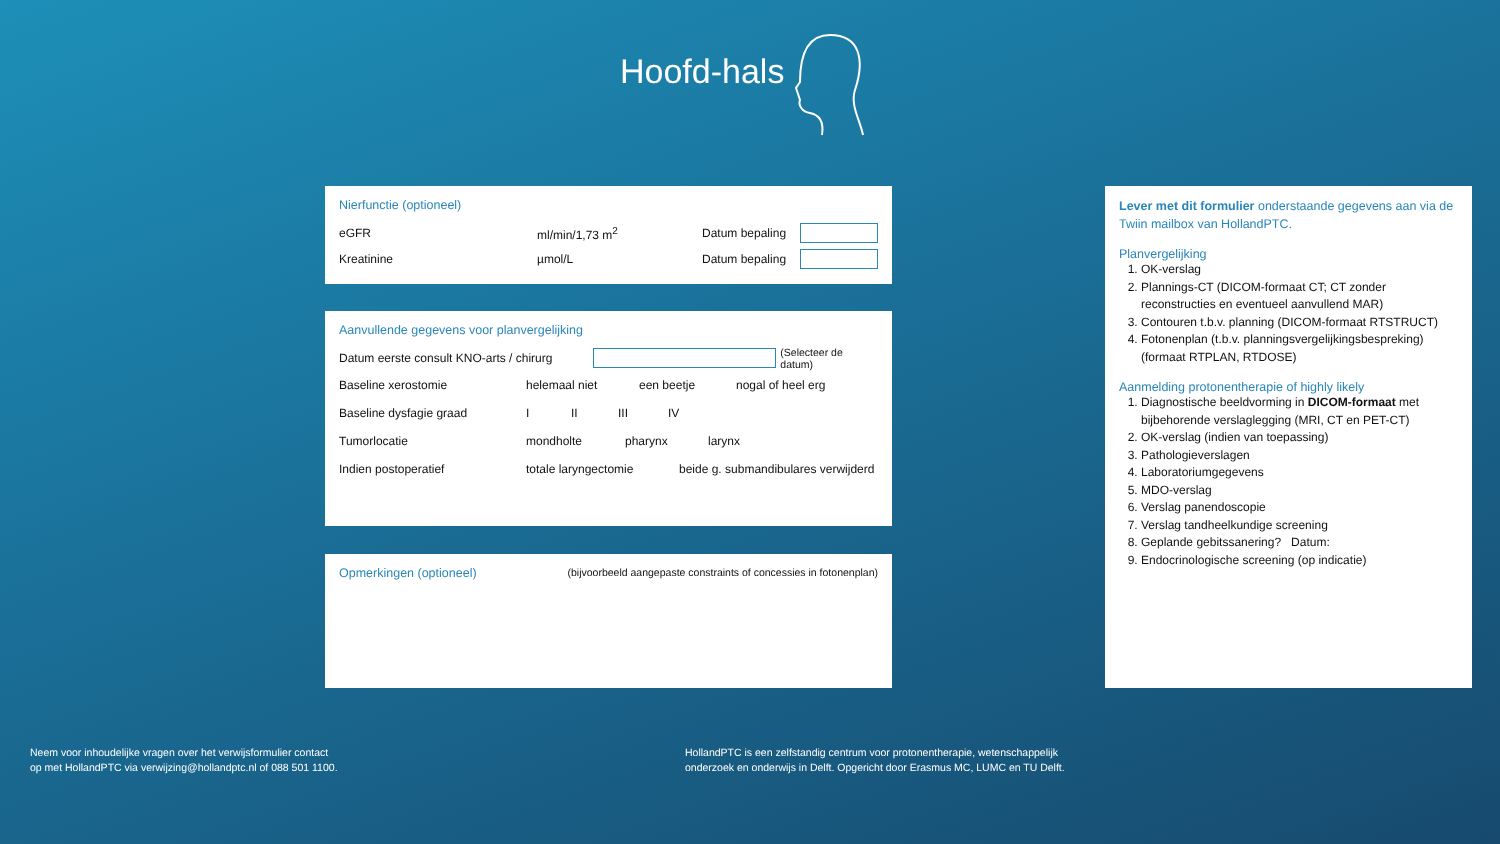Hoofd-hals
Nierfunctie (optioneel)
eGFR ml/min/1,73 m<sup>2</sup> Datum bepaling
Kreatinine µmol/L Datum bepaling
Aanvullende gegevens voor planvergelijking
Datum eerste consult KNO-arts / chirurg (Selecteer de datum)
Baseline xerostomie helemaal niet een beetje nogal of heel erg
Baseline dysfagie graad I II III IV
Tumorlocatie mondholte pharynx larynx
Indien postoperatief totale laryngectomie beide g. submandibulares verwijderd
Opmerkingen (optioneel) (bijvoorbeeld aangepaste constraints of concessies in fotonenplan)
Lever met dit formulier onderstaande gegevens aan via de Twiin mailbox van HollandPTC.
Planvergelijking
1. OK-verslag
2. Plannings-CT (DICOM-formaat CT; CT zonder reconstructies en eventueel aanvullend MAR)
3. Contouren t.b.v. planning (DICOM-formaat RTSTRUCT)
4. Fotonenplan (t.b.v. planningsvergelijkingsbespreking) (formaat RTPLAN, RTDOSE)
Aanmelding protonentherapie of highly likely
1. Diagnostische beeldvorming in DICOM-formaat met bijbehorende verslaglegging (MRI, CT en PET-CT)
2. OK-verslag (indien van toepassing)
3. Pathologieverslagen
4. Laboratoriumgegevens
5. MDO-verslag
6. Verslag panendoscopie
7. Verslag tandheelkundige screening
8. Geplande gebitssanering? Datum:
9. Endocrinologische screening (op indicatie)
Neem voor inhoudelijke vragen over het verwijsformulier contact
op met HollandPTC via verwijzing@hollandptc.nl of 088 501 1100.
HollandPTC is een zelfstandig centrum voor protonentherapie, wetenschappelijk
onderzoek en onderwijs in Delft. Opgericht door Erasmus MC, LUMC en TU Delft.